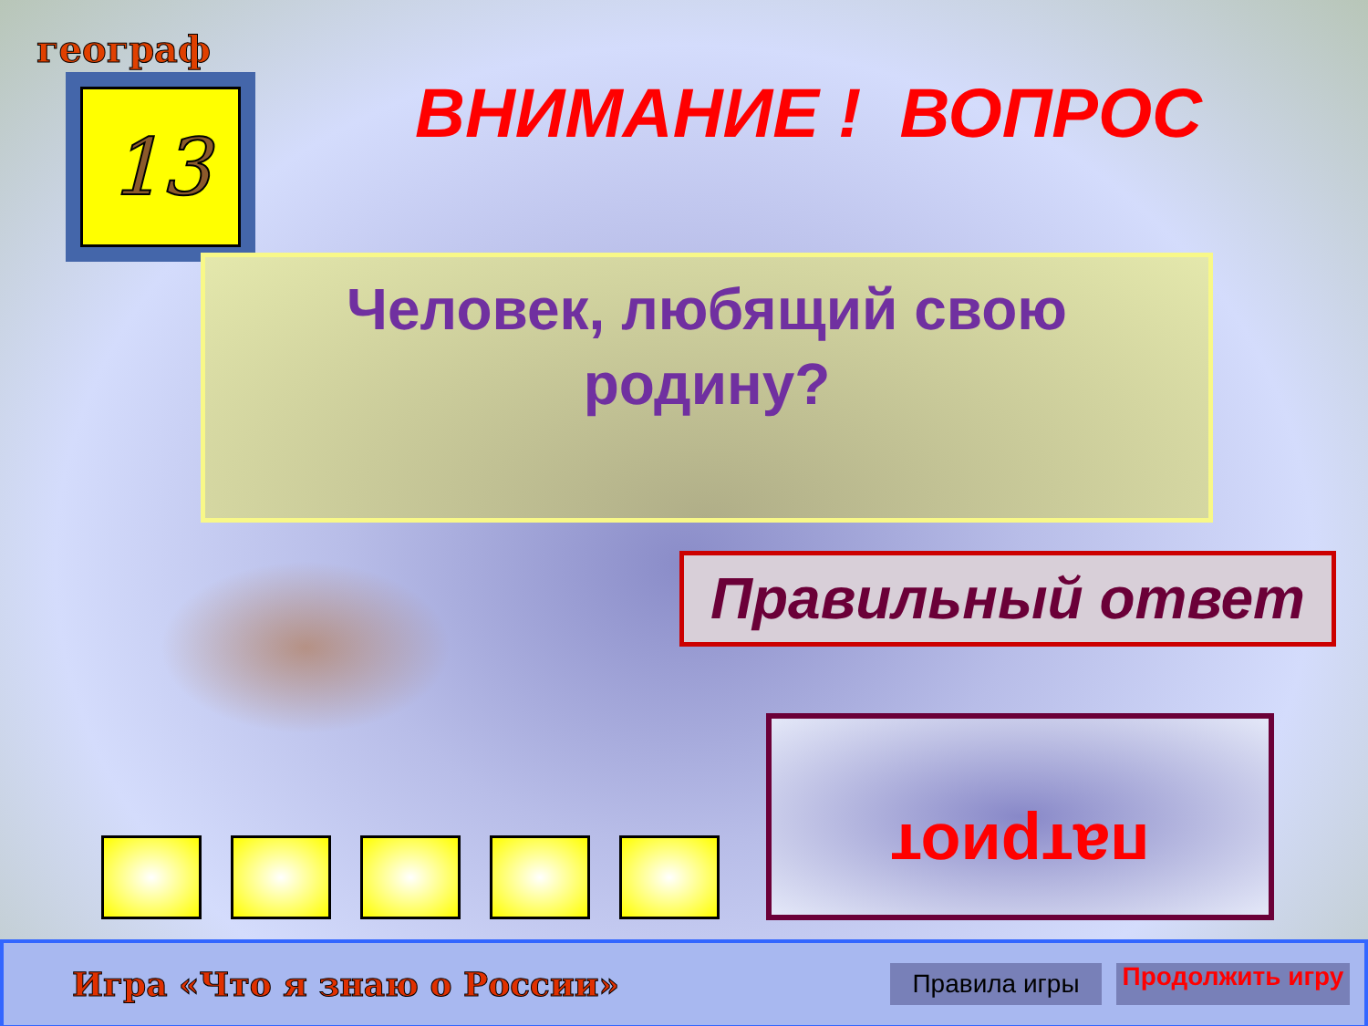географ
13
ВНИМАНИЕ ! ВОПРОС
Человек, любящий свою
родину?
Правильный ответ
патриот
Игра «Что я знаю о России»
Правила игры
Продолжить игру